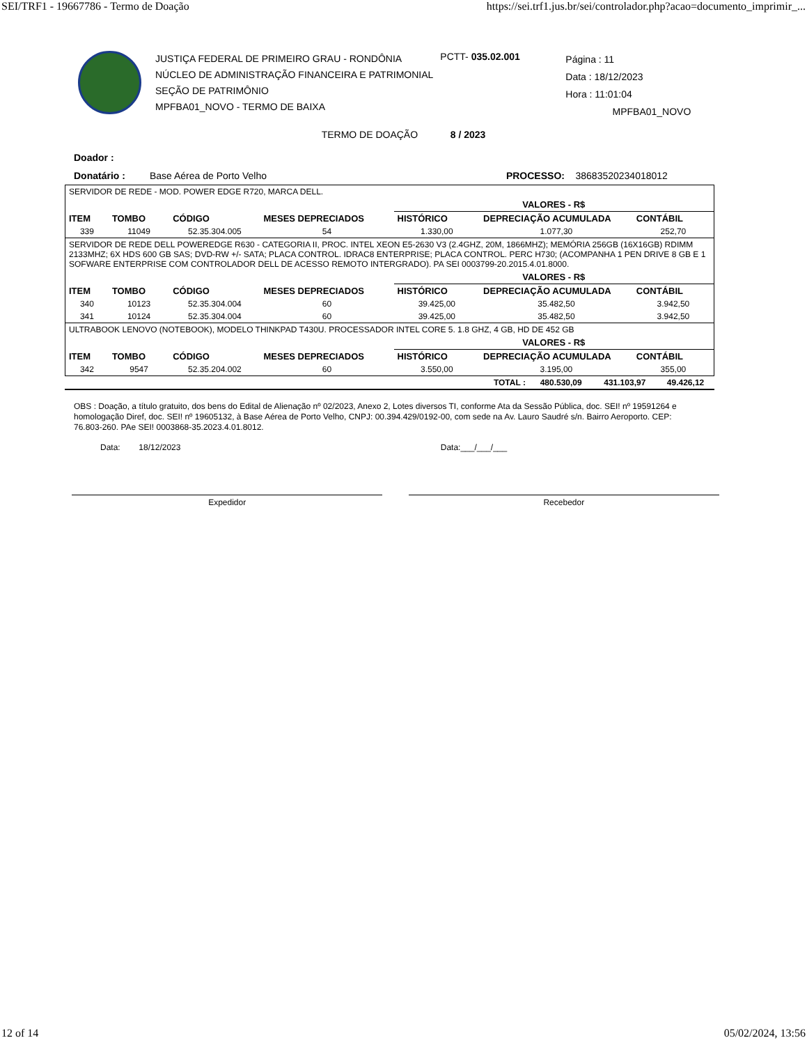SEI/TRF1 - 19667786 - Termo de Doação https://sei.trf1.jus.br/sei/controlador.php?acao=documento_imprimir_...
JUSTIÇA FEDERAL DE PRIMEIRO GRAU - RONDÔNIA
NÚCLEO DE ADMINISTRAÇÃO FINANCEIRA E PATRIMONIAL
SEÇÃO DE PATRIMÔNIO
MPFBA01_NOVO - TERMO DE BAIXA
PCTT- 035.02.001
Página : 11
Data : 18/12/2023
Hora : 11:01:04
MPFBA01_NOVO
TERMO DE DOAÇÃO 8 / 2023
Doador :
Donatário : Base Aérea de Porto Velho PROCESSO: 38683520234018012
| SERVIDOR DE REDE - MOD. POWER EDGE R720, MARCA DELL. | | | | | | |
| | | | | VALORES - R$ | | |
| ITEM | TOMBO | CÓDIGO | MESES DEPRECIADOS | HISTÓRICO | DEPRECIAÇÃO ACUMULADA | CONTÁBIL |
| 339 | 11049 | 52.35.304.005 | 54 | 1.330,00 | 1.077,30 | 252,70 |
| SERVIDOR DE REDE DELL POWEREDGE R630 - CATEGORIA II, PROC. INTEL XEON E5-2630 V3 (2.4GHZ, 20M, 1866MHZ); MEMÓRIA 256GB (16X16GB) RDIMM 2133MHZ; 6X HDS 600 GB SAS; DVD-RW +/- SATA; PLACA CONTROL. IDRAC8 ENTERPRISE; PLACA CONTROL. PERC H730; (ACOMPANHA 1 PEN DRIVE 8 GB E 1 SOFWARE ENTERPRISE COM CONTROLADOR DELL DE ACESSO REMOTO INTERGRADO). PA SEI 0003799-20.2015.4.01.8000. | | | | | | |
| | | | | VALORES - R$ | | |
| ITEM | TOMBO | CÓDIGO | MESES DEPRECIADOS | HISTÓRICO | DEPRECIAÇÃO ACUMULADA | CONTÁBIL |
| 340 | 10123 | 52.35.304.004 | 60 | 39.425,00 | 35.482,50 | 3.942,50 |
| 341 | 10124 | 52.35.304.004 | 60 | 39.425,00 | 35.482,50 | 3.942,50 |
| ULTRABOOK LENOVO (NOTEBOOK), MODELO THINKPAD T430U. PROCESSADOR INTEL CORE 5. 1.8 GHZ, 4 GB, HD DE 452 GB | | | | | | |
| | | | | VALORES - R$ | | |
| ITEM | TOMBO | CÓDIGO | MESES DEPRECIADOS | HISTÓRICO | DEPRECIAÇÃO ACUMULADA | CONTÁBIL |
| 342 | 9547 | 52.35.204.002 | 60 | 3.550,00 | 3.195,00 | 355,00 |
| TOTAL : | 480.530,09 | 431.103,97 | 49.426,12 |
OBS : Doação, a título gratuito, dos bens do Edital de Alienação nº 02/2023, Anexo 2, Lotes diversos TI, conforme Ata da Sessão Pública, doc. SEI! nº 19591264 e homologação Diref, doc. SEI! nº 19605132, à Base Aérea de Porto Velho, CNPJ: 00.394.429/0192-00, com sede na Av. Lauro Saudré s/n. Bairro Aeroporto. CEP: 76.803-260. PAe SEI! 0003868-35.2023.4.01.8012.
Data: 18/12/2023 Data:___/___/___
Expedidor Recebedor
12 of 14 05/02/2024, 13:56